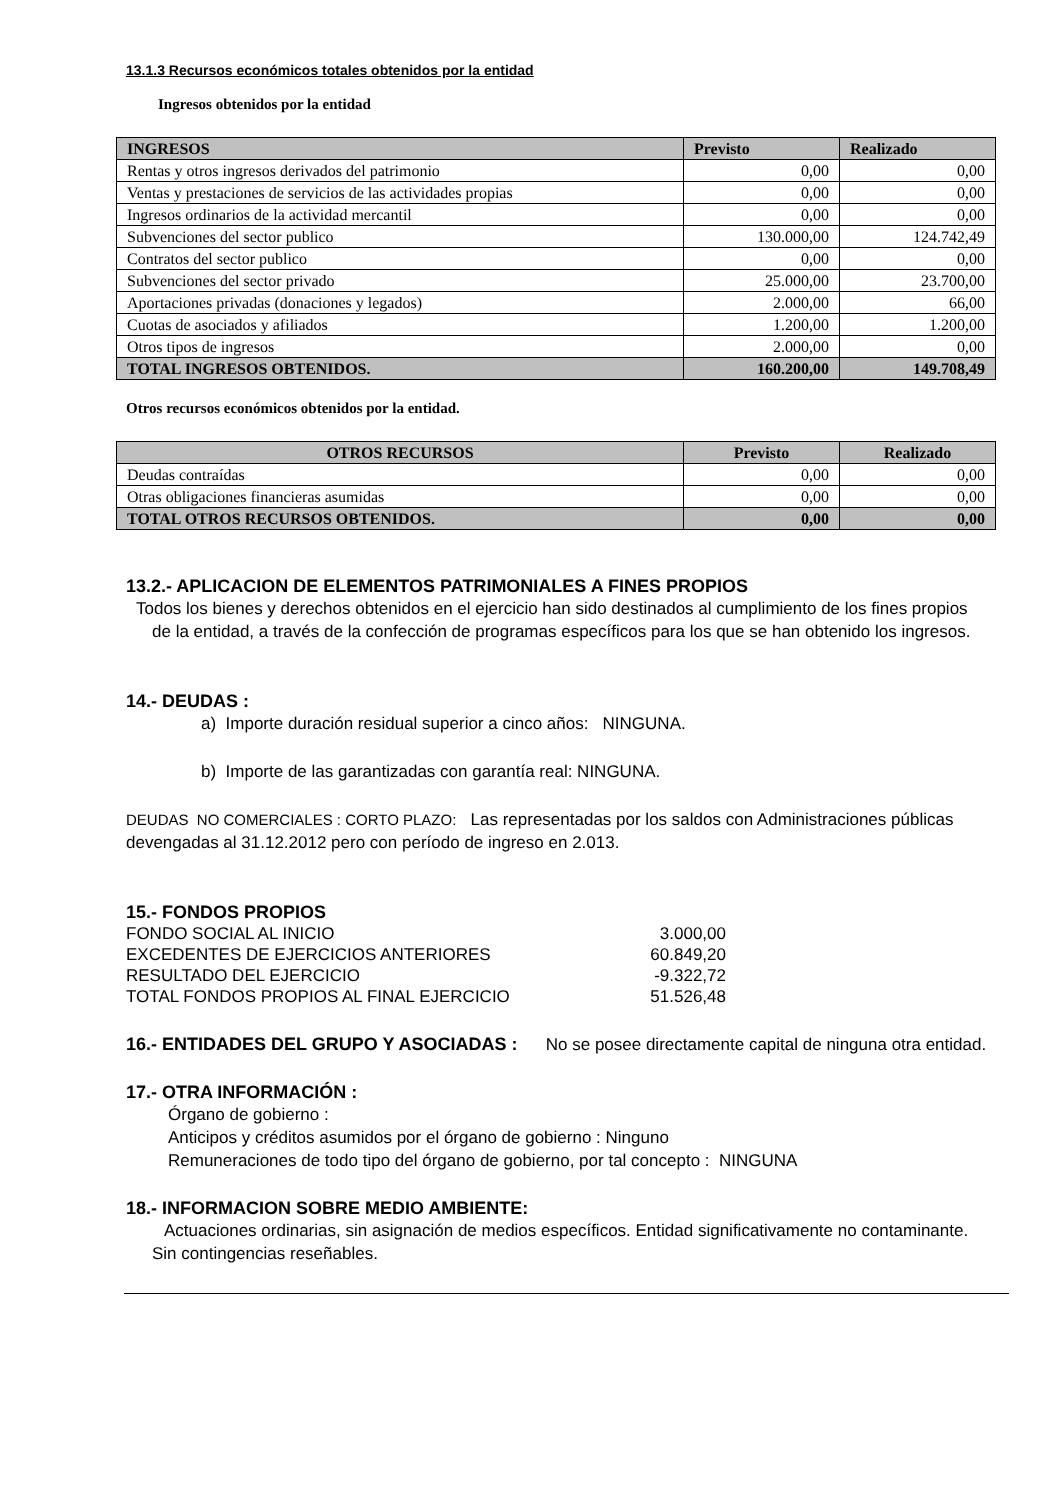13.1.3 Recursos económicos totales obtenidos por la entidad
Ingresos obtenidos por la entidad
| INGRESOS | Previsto | Realizado |
| --- | --- | --- |
| Rentas y otros ingresos derivados del patrimonio | 0,00 | 0,00 |
| Ventas y prestaciones de servicios de las actividades propias | 0,00 | 0,00 |
| Ingresos ordinarios de la actividad mercantil | 0,00 | 0,00 |
| Subvenciones del sector publico | 130.000,00 | 124.742,49 |
| Contratos del sector publico | 0,00 | 0,00 |
| Subvenciones del sector privado | 25.000,00 | 23.700,00 |
| Aportaciones privadas (donaciones y legados) | 2.000,00 | 66,00 |
| Cuotas de asociados y afiliados | 1.200,00 | 1.200,00 |
| Otros tipos de ingresos | 2.000,00 | 0,00 |
| TOTAL INGRESOS OBTENIDOS. | 160.200,00 | 149.708,49 |
Otros recursos económicos obtenidos por la entidad.
| OTROS RECURSOS | Previsto | Realizado |
| --- | --- | --- |
| Deudas contraídas | 0,00 | 0,00 |
| Otras obligaciones financieras asumidas | 0,00 | 0,00 |
| TOTAL OTROS RECURSOS OBTENIDOS. | 0,00 | 0,00 |
13.2.- APLICACION DE ELEMENTOS PATRIMONIALES A FINES PROPIOS
Todos los bienes y derechos obtenidos en el ejercicio han sido destinados al cumplimiento de los fines propios de la entidad, a través de la confección de programas específicos para los que se han obtenido los ingresos.
14.- DEUDAS :
a) Importe duración residual superior a cinco años: NINGUNA.
b) Importe de las garantizadas con garantía real: NINGUNA.
DEUDAS NO COMERCIALES : CORTO PLAZO: Las representadas por los saldos con Administraciones públicas devengadas al 31.12.2012 pero con período de ingreso en 2.013.
15.- FONDOS PROPIOS
| FONDO SOCIAL AL INICIO | 3.000,00 |
| EXCEDENTES DE EJERCICIOS ANTERIORES | 60.849,20 |
| RESULTADO DEL EJERCICIO | -9.322,72 |
| TOTAL FONDOS PROPIOS AL FINAL EJERCICIO | 51.526,48 |
16.- ENTIDADES DEL GRUPO Y ASOCIADAS : No se posee directamente capital de ninguna otra entidad.
17.- OTRA INFORMACIÓN :
Órgano de gobierno :
Anticipos y créditos asumidos por el órgano de gobierno : Ninguno
Remuneraciones de todo tipo del órgano de gobierno, por tal concepto : NINGUNA
18.- INFORMACION SOBRE MEDIO AMBIENTE:
Actuaciones ordinarias, sin asignación de medios específicos. Entidad significativamente no contaminante. Sin contingencias reseñables.